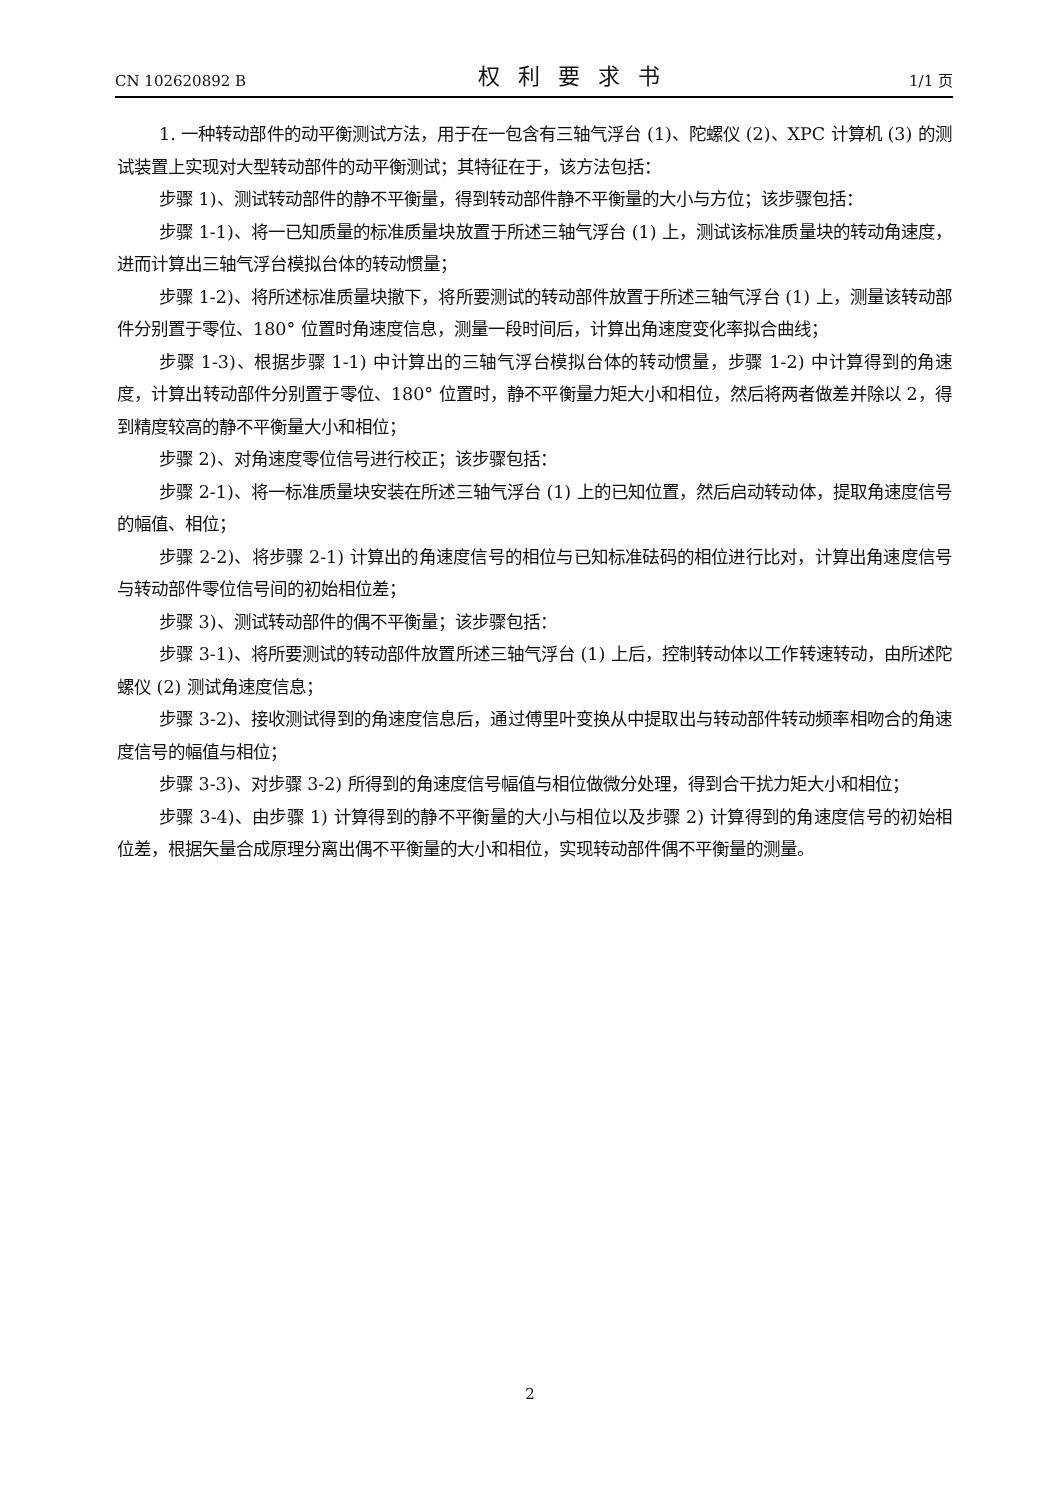CN 102620892 B 权利要求书 1/1 页
1. 一种转动部件的动平衡测试方法，用于在一包含有三轴气浮台 (1)、陀螺仪 (2)、XPC 计算机 (3) 的测试装置上实现对大型转动部件的动平衡测试；其特征在于，该方法包括：
步骤 1)、测试转动部件的静不平衡量，得到转动部件静不平衡量的大小与方位；该步骤包括：
步骤 1-1)、将一已知质量的标准质量块放置于所述三轴气浮台 (1) 上，测试该标准质量块的转动角速度，进而计算出三轴气浮台模拟台体的转动惯量；
步骤 1-2)、将所述标准质量块撤下，将所要测试的转动部件放置于所述三轴气浮台 (1) 上，测量该转动部件分别置于零位、180° 位置时角速度信息，测量一段时间后，计算出角速度变化率拟合曲线；
步骤 1-3)、根据步骤 1-1) 中计算出的三轴气浮台模拟台体的转动惯量，步骤 1-2) 中计算得到的角速度，计算出转动部件分别置于零位、180° 位置时，静不平衡量力矩大小和相位，然后将两者做差并除以 2，得到精度较高的静不平衡量大小和相位；
步骤 2)、对角速度零位信号进行校正；该步骤包括：
步骤 2-1)、将一标准质量块安装在所述三轴气浮台 (1) 上的已知位置，然后启动转动体，提取角速度信号的幅值、相位；
步骤 2-2)、将步骤 2-1) 计算出的角速度信号的相位与已知标准砝码的相位进行比对，计算出角速度信号与转动部件零位信号间的初始相位差；
步骤 3)、测试转动部件的偶不平衡量；该步骤包括：
步骤 3-1)、将所要测试的转动部件放置所述三轴气浮台 (1) 上后，控制转动体以工作转速转动，由所述陀螺仪 (2) 测试角速度信息；
步骤 3-2)、接收测试得到的角速度信息后，通过傅里叶变换从中提取出与转动部件转动频率相吻合的角速度信号的幅值与相位；
步骤 3-3)、对步骤 3-2) 所得到的角速度信号幅值与相位做微分处理，得到合干扰力矩大小和相位；
步骤 3-4)、由步骤 1) 计算得到的静不平衡量的大小与相位以及步骤 2) 计算得到的角速度信号的初始相位差，根据矢量合成原理分离出偶不平衡量的大小和相位，实现转动部件偶不平衡量的测量。
2